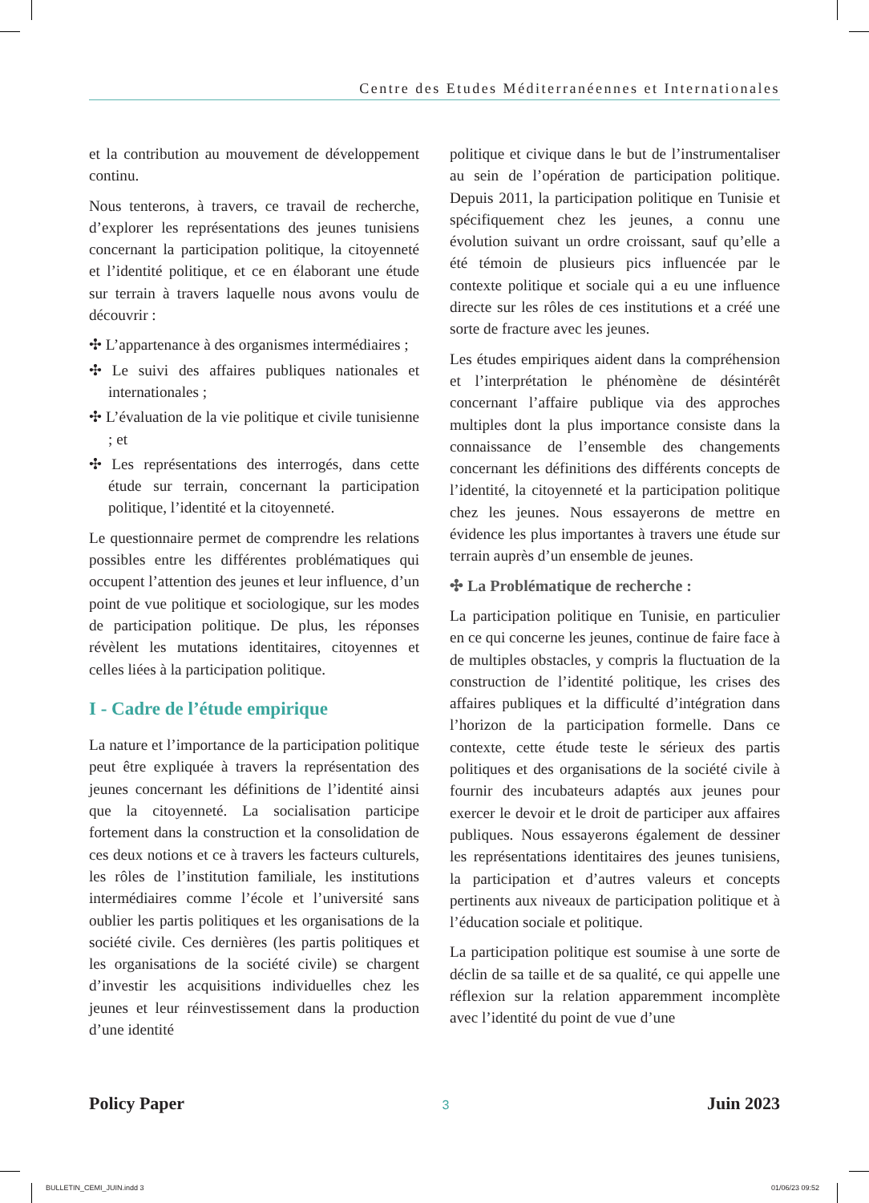Centre des Etudes Méditerranéennes et Internationales
et la contribution au mouvement de développement continu.
Nous tenterons, à travers, ce travail de recherche, d’explorer les représentations des jeunes tunisiens concernant la participation politique, la citoyenneté et l’identité politique, et ce en élaborant une étude sur terrain à travers laquelle nous avons voulu de découvrir :
✣ L’appartenance à des organismes intermédiaires ;
✣ Le suivi des affaires publiques nationales et internationales ;
✣ L’évaluation de la vie politique et civile tunisienne ; et
✣ Les représentations des interrogés, dans cette étude sur terrain, concernant la participation politique, l’identité et la citoyenneté.
Le questionnaire permet de comprendre les relations possibles entre les différentes problématiques qui occupent l’attention des jeunes et leur influence, d’un point de vue politique et sociologique, sur les modes de participation politique. De plus, les réponses révèlent les mutations identitaires, citoyennes et celles liées à la participation politique.
I - Cadre de l’étude empirique
La nature et l’importance de la participation politique peut être expliquée à travers la représentation des jeunes concernant les définitions de l’identité ainsi que la citoyenneté. La socialisation participe fortement dans la construction et la consolidation de ces deux notions et ce à travers les facteurs culturels, les rôles de l’institution familiale, les institutions intermédiaires comme l’école et l’université sans oublier les partis politiques et les organisations de la société civile. Ces dernières (les partis politiques et les organisations de la société civile) se chargent d’investir les acquisitions individuelles chez les jeunes et leur réinvestissement dans la production d’une identité
politique et civique dans le but de l’instrumentaliser au sein de l’opération de participation politique. Depuis 2011, la participation politique en Tunisie et spécifiquement chez les jeunes, a connu une évolution suivant un ordre croissant, sauf qu’elle a été témoin de plusieurs pics influencée par le contexte politique et sociale qui a eu une influence directe sur les rôles de ces institutions et a créé une sorte de fracture avec les jeunes.
Les études empiriques aident dans la compréhension et l’interprétation le phénomène de désintérêt concernant l’affaire publique via des approches multiples dont la plus importance consiste dans la connaissance de l’ensemble des changements concernant les définitions des différents concepts de l’identité, la citoyenneté et la participation politique chez les jeunes. Nous essayerons de mettre en évidence les plus importantes à travers une étude sur terrain auprès d’un ensemble de jeunes.
✣ La Problématique de recherche :
La participation politique en Tunisie, en particulier en ce qui concerne les jeunes, continue de faire face à de multiples obstacles, y compris la fluctuation de la construction de l’identité politique, les crises des affaires publiques et la difficulté d’intégration dans l’horizon de la participation formelle. Dans ce contexte, cette étude teste le sérieux des partis politiques et des organisations de la société civile à fournir des incubateurs adaptés aux jeunes pour exercer le devoir et le droit de participer aux affaires publiques. Nous essayerons également de dessiner les représentations identitaires des jeunes tunisiens, la participation et d’autres valeurs et concepts pertinents aux niveaux de participation politique et à l’éducation sociale et politique.
La participation politique est soumise à une sorte de déclin de sa taille et de sa qualité, ce qui appelle une réflexion sur la relation apparemment incomplète avec l’identité du point de vue d’une
Policy Paper 3 Juin 2023
BULLETIN_CEMI_JUIN.indd 3 01/06/23 09:52